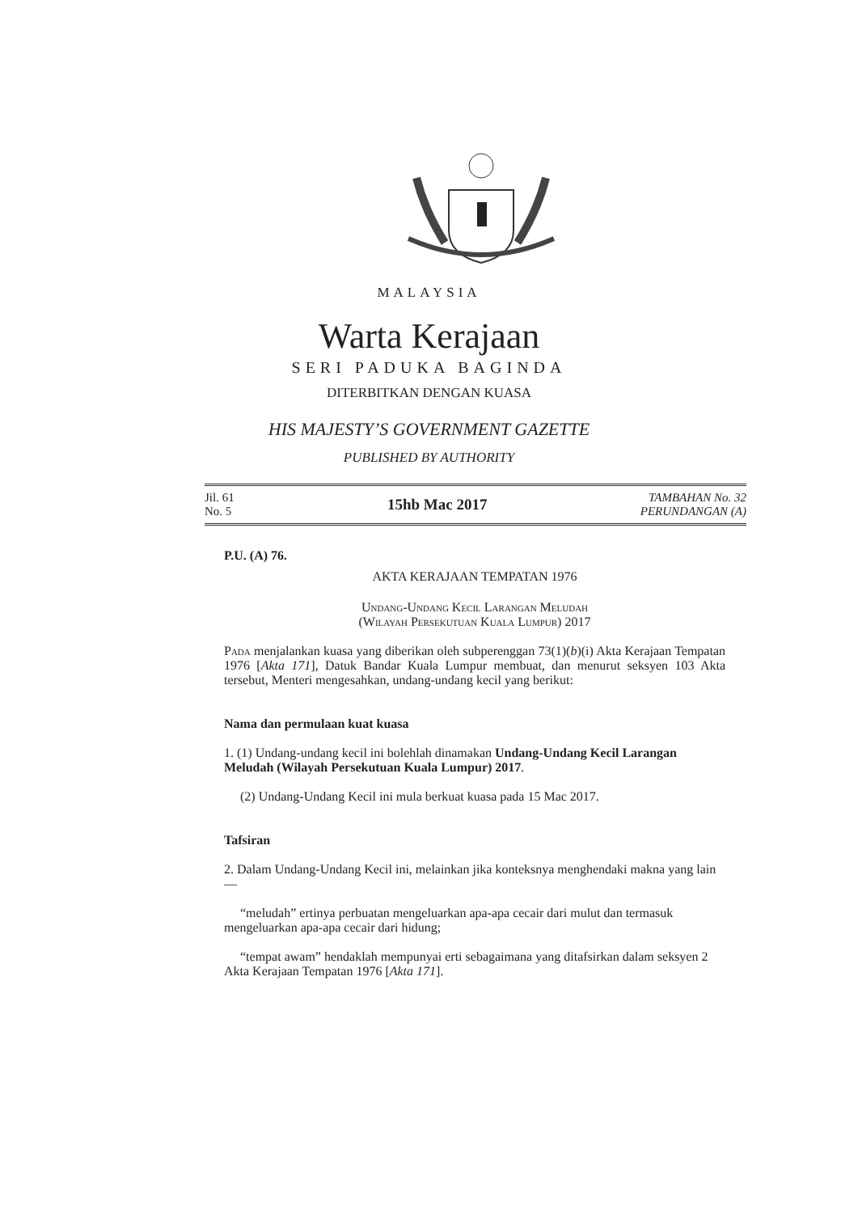MALAYSIA
Warta Kerajaan
SERI PADUKA BAGINDA
DITERBITKAN DENGAN KUASA
HIS MAJESTY’S GOVERNMENT GAZETTE
PUBLISHED BY AUTHORITY
Jil. 61
No. 5
15hb Mac 2017
TAMBAHAN No. 32
PERUNDANGAN (A)
P.U. (A) 76.
AKTA KERAJAAN TEMPATAN 1976
Undang-Undang Kecil Larangan Meludah
(Wilayah Persekutuan Kuala Lumpur) 2017
Pada menjalankan kuasa yang diberikan oleh subperenggan 73(1)(b)(i) Akta Kerajaan Tempatan 1976 [Akta 171], Datuk Bandar Kuala Lumpur membuat, dan menurut seksyen 103 Akta tersebut, Menteri mengesahkan, undang-undang kecil yang berikut:
Nama dan permulaan kuat kuasa
1. (1) Undang-undang kecil ini bolehlah dinamakan Undang-Undang Kecil Larangan Meludah (Wilayah Persekutuan Kuala Lumpur) 2017.
(2) Undang-Undang Kecil ini mula berkuat kuasa pada 15 Mac 2017.
Tafsiran
2. Dalam Undang-Undang Kecil ini, melainkan jika konteksnya menghendaki makna yang lain—
“meludah” ertinya perbuatan mengeluarkan apa-apa cecair dari mulut dan termasuk mengeluarkan apa-apa cecair dari hidung;
“tempat awam” hendaklah mempunyai erti sebagaimana yang ditafsirkan dalam seksyen 2 Akta Kerajaan Tempatan 1976 [Akta 171].